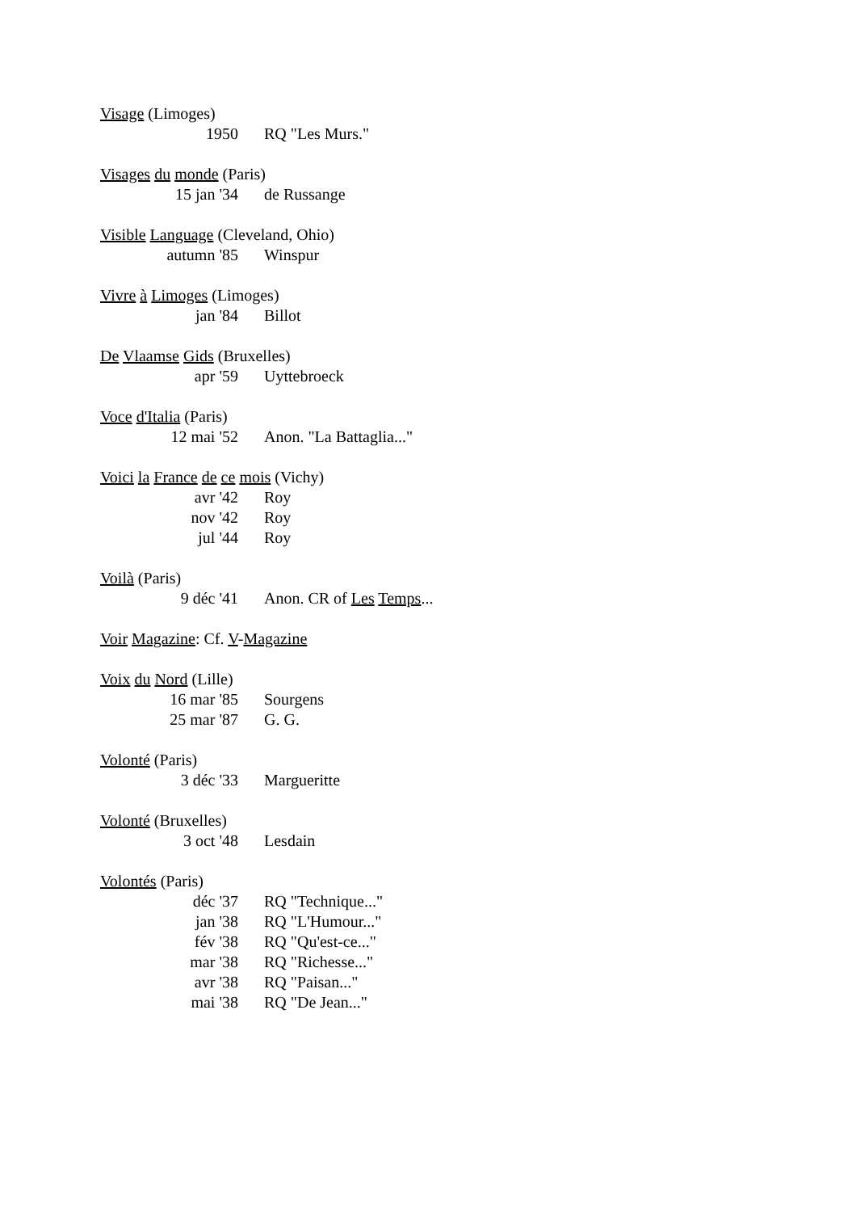Visage (Limoges)
1950 RQ "Les Murs."
Visages du monde (Paris)
15 jan '34 de Russange
Visible Language (Cleveland, Ohio)
autumn '85 Winspur
Vivre à Limoges (Limoges)
jan '84 Billot
De Vlaamse Gids (Bruxelles)
apr '59 Uyttebroeck
Voce d'Italia (Paris)
12 mai '52 Anon. "La Battaglia..."
Voici la France de ce mois (Vichy)
avr '42 Roy
nov '42 Roy
jul '44 Roy
Voilà (Paris)
9 déc '41 Anon. CR of Les Temps...
Voir Magazine: Cf. V-Magazine
Voix du Nord (Lille)
16 mar '85 Sourgens
25 mar '87 G. G.
Volonté (Paris)
3 déc '33 Margueritte
Volonté (Bruxelles)
3 oct '48 Lesdain
Volontés (Paris)
déc '37 RQ "Technique..."
jan '38 RQ "L'Humour..."
fév '38 RQ "Qu'est-ce..."
mar '38 RQ "Richesse..."
avr '38 RQ "Paisan..."
mai '38 RQ "De Jean..."